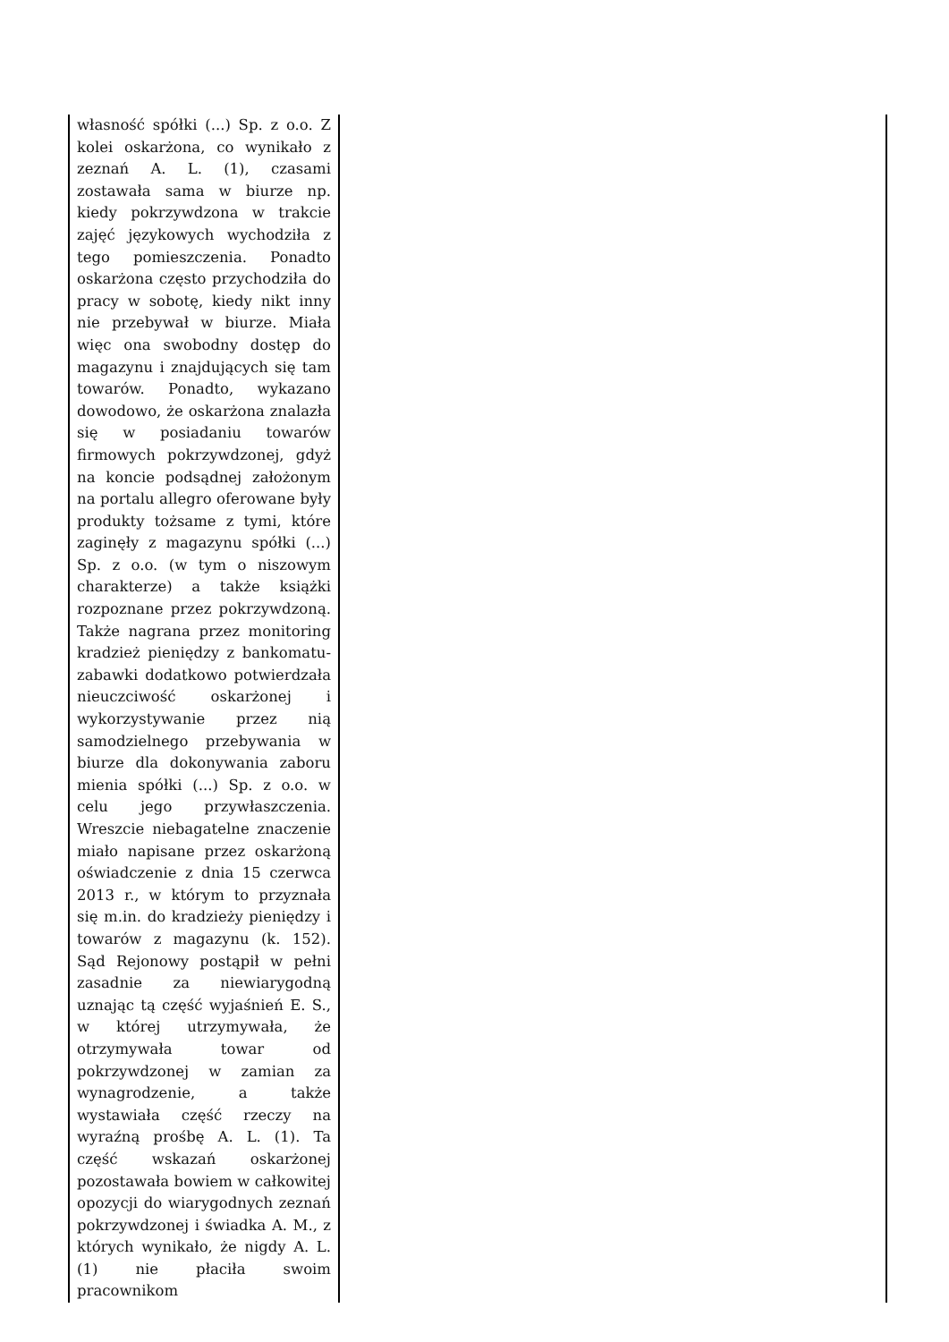| własność spółki (...) Sp. z o.o. Z kolei oskarżona, co wynikało z zeznań A. L. (1), czasami zostawała sama w biurze np. kiedy pokrzywdzona w trakcie zajęć językowych wychodziła z tego pomieszczenia. Ponadto oskarżona często przychodziła do pracy w sobotę, kiedy nikt inny nie przebywał w biurze. Miała więc ona swobodny dostęp do magazynu i znajdujących się tam towarów. Ponadto, wykazano dowodowo, że oskarżona znalazła się w posiadaniu towarów firmowych pokrzywdzonej, gdyż na koncie podsądnej założonym na portalu allegro oferowane były produkty tożsame z tymi, które zaginęły z magazynu spółki (...) Sp. z o.o. (w tym o niszowym charakterze) a także książki rozpoznane przez pokrzywdzoną. Także nagrana przez monitoring kradzież pieniędzy z bankomatu-zabawki dodatkowo potwierdzała nieuczciwość oskarżonej i wykorzystywanie przez nią samodzielnego przebywania w biurze dla dokonywania zaboru mienia spółki (...) Sp. z o.o. w celu jego przywłaszczenia. Wreszcie niebagatelne znaczenie miało napisane przez oskarżoną oświadczenie z dnia 15 czerwca 2013 r., w którym to przyznała się m.in. do kradzieży pieniędzy i towarów z magazynu (k. 152). Sąd Rejonowy postąpił w pełni zasadnie za niewiarygodną uznając tą część wyjaśnień E. S., w której utrzymywała, że otrzymywała towar od pokrzywdzonej w zamian za wynagrodzenie, a także wystawiała część rzeczy na wyraźną prośbę A. L. (1). Ta część wskazań oskarżonej pozostawała bowiem w całkowitej opozycji do wiarygodnych zeznań pokrzywdzonej i świadka A. M., z których wynikało, że nigdy A. L. (1) nie płaciła swoim pracownikom | |